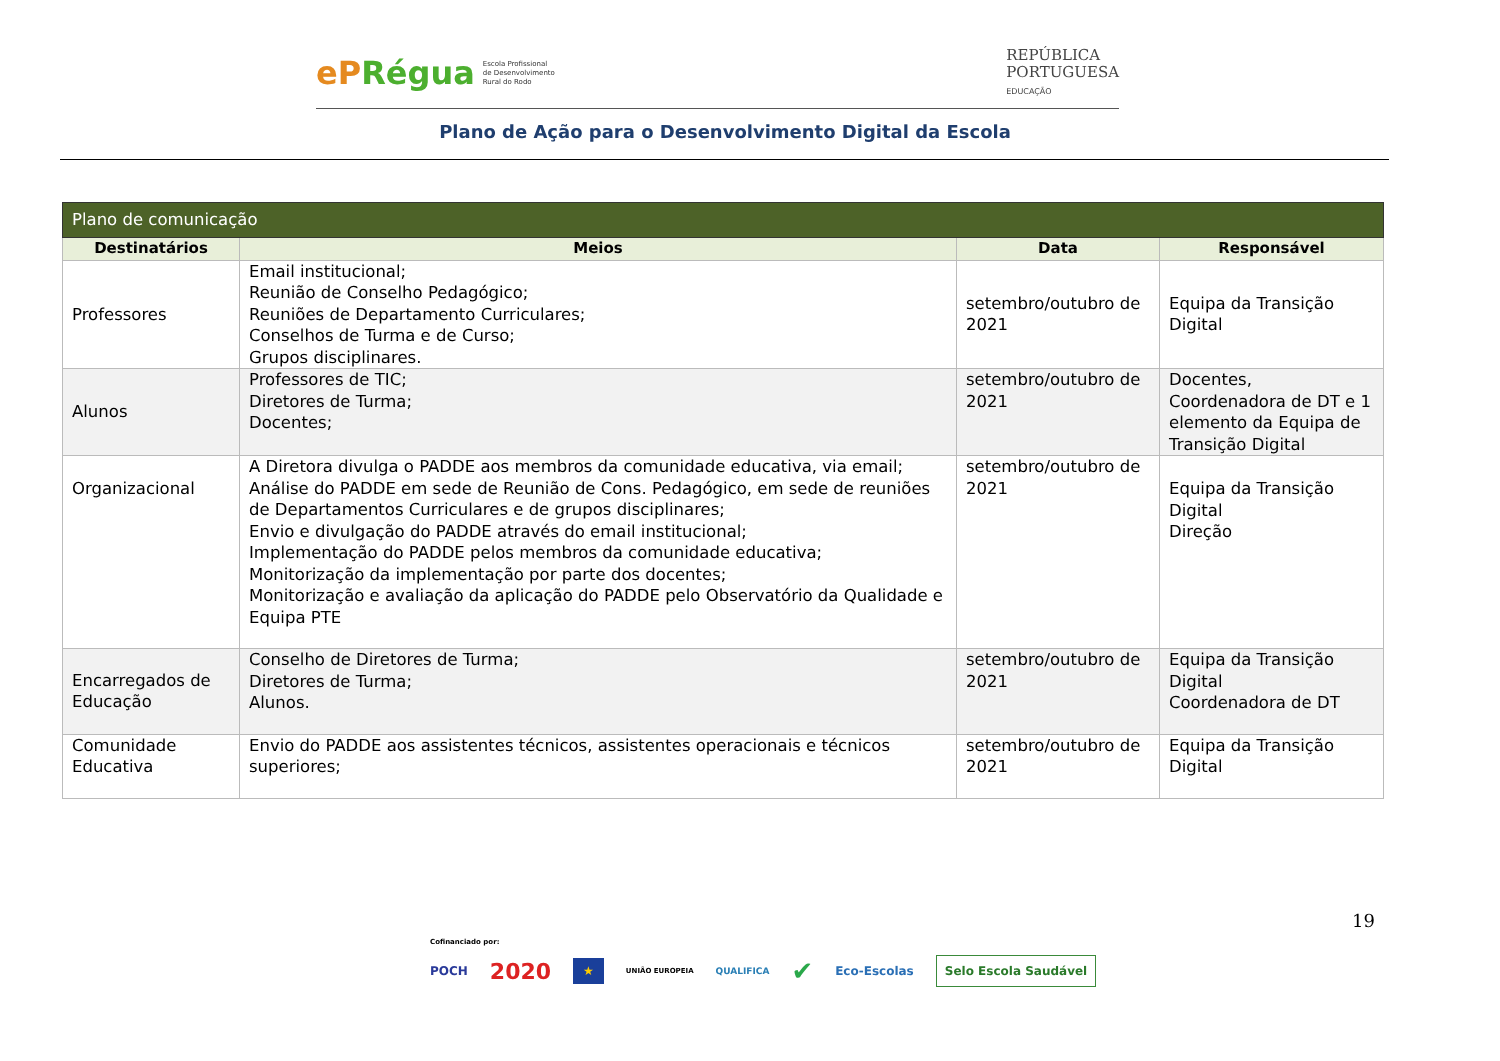ePRégua Escola Profissional
de Desenvolvimento
Rural do Rodo
REPÚBLICA
PORTUGUESA
EDUCAÇÃO
Plano de Ação para o Desenvolvimento Digital da Escola
| Plano de comunicação | | | |
| --- | --- | --- | --- |
| Destinatários | Meios | Data | Responsável |
| Professores | Email institucional; Reunião de Conselho Pedagógico; Reuniões de Departamento Curriculares; Conselhos de Turma e de Curso; Grupos disciplinares. | setembro/outubro de 2021 | Equipa da Transição Digital |
| Alunos | Professores de TIC; Diretores de Turma; Docentes; | setembro/outubro de 2021 | Docentes, Coordenadora de DT e 1 elemento da Equipa de Transição Digital |
| Organizacional | A Diretora divulga o PADDE aos membros da comunidade educativa, via email; Análise do PADDE em sede de Reunião de Cons. Pedagógico, em sede de reuniões de Departamentos Curriculares e de grupos disciplinares; Envio e divulgação do PADDE através do email institucional; Implementação do PADDE pelos membros da comunidade educativa; Monitorização da implementação por parte dos docentes; Monitorização e avaliação da aplicação do PADDE pelo Observatório da Qualidade e Equipa PTE | setembro/outubro de 2021 | Equipa da Transição Digital Direção |
| Encarregados de Educação | Conselho de Diretores de Turma; Diretores de Turma; Alunos. | setembro/outubro de 2021 | Equipa da Transição Digital Coordenadora de DT |
| Comunidade Educativa | Envio do PADDE aos assistentes técnicos, assistentes operacionais e técnicos superiores; | setembro/outubro de 2021 | Equipa da Transição Digital |
19
Cofinanciado por:
POCH 2020 ★ UNIÃO EUROPEIA QUALIFICA ✔ Eco-Escolas Selo Escola Saudável